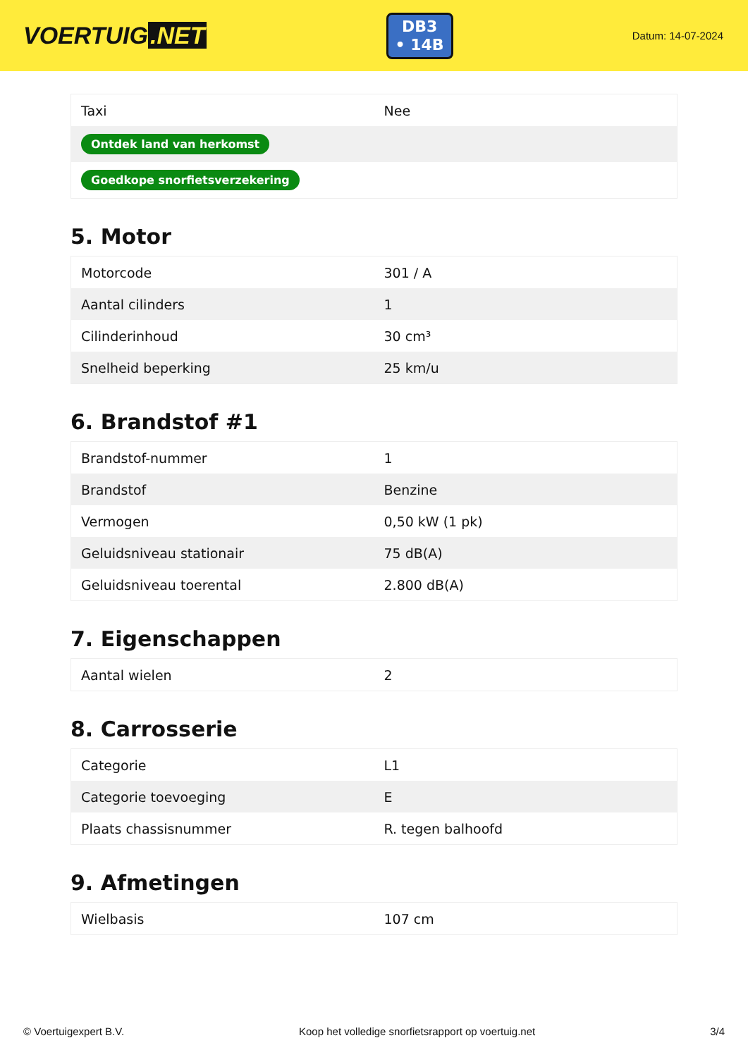VOERTUIG.NET
DB3
• 14B
Datum: 14-07-2024
| Taxi | Nee |
| Ontdek land van herkomst | |
| Goedkope snorfietsverzekering | |
5. Motor
| Motorcode | 301 / A |
| Aantal cilinders | 1 |
| Cilinderinhoud | 30 cm³ |
| Snelheid beperking | 25 km/u |
6. Brandstof #1
| Brandstof-nummer | 1 |
| Brandstof | Benzine |
| Vermogen | 0,50 kW (1 pk) |
| Geluidsniveau stationair | 75 dB(A) |
| Geluidsniveau toerental | 2.800 dB(A) |
7. Eigenschappen
| Aantal wielen | 2 |
8. Carrosserie
| Categorie | L1 |
| Categorie toevoeging | E |
| Plaats chassisnummer | R. tegen balhoofd |
9. Afmetingen
| Wielbasis | 107 cm |
© Voertuigexpert B.V. Koop het volledige snorfietsrapport op voertuig.net 3/4